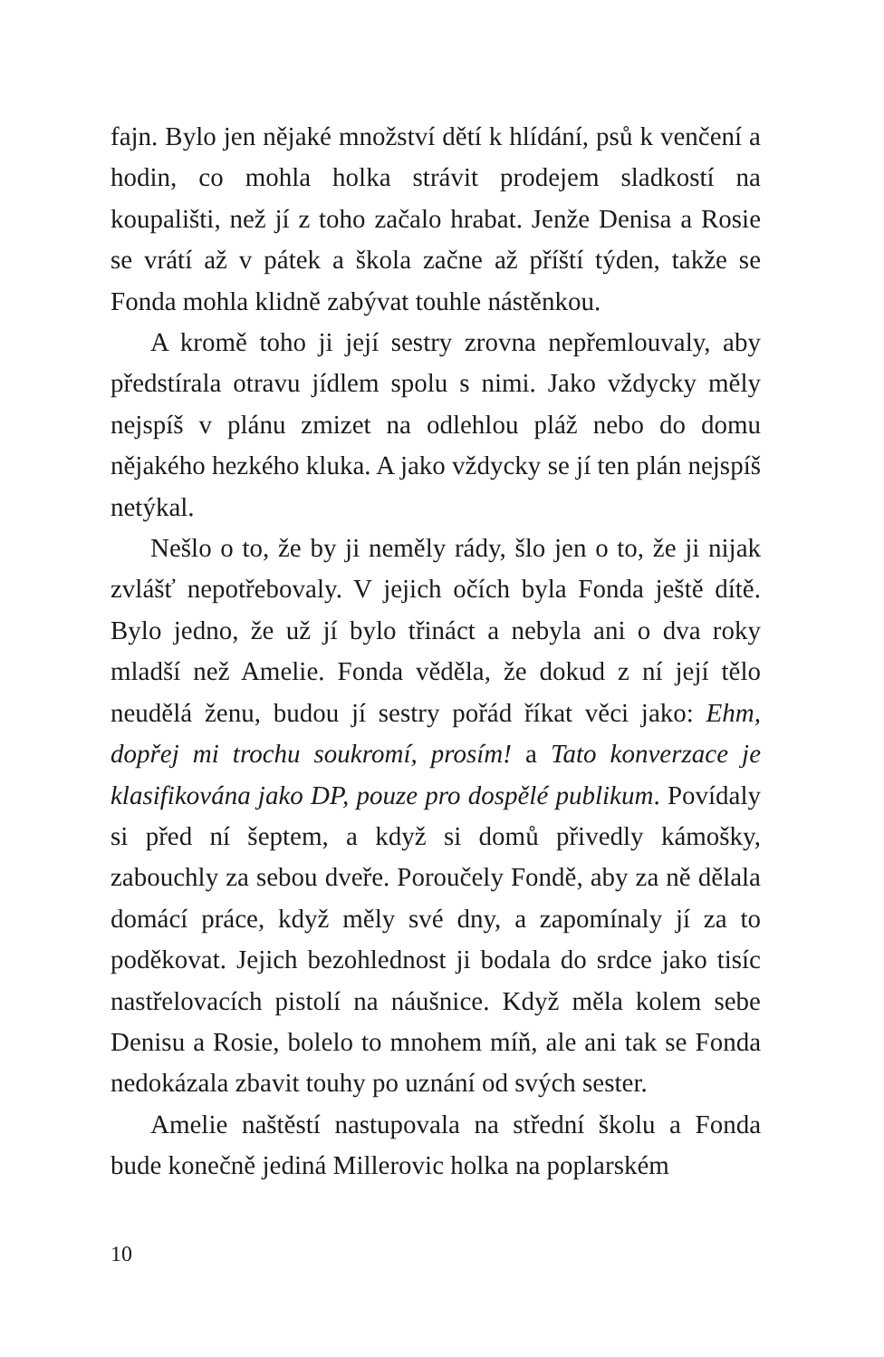fajn. Bylo jen nějaké množství dětí k hlídání, psů k venčení a hodin, co mohla holka strávit prodejem sladkostí na koupališti, než jí z toho začalo hrabat. Jenže Denisa a Rosie se vrátí až v pátek a škola začne až příští týden, takže se Fonda mohla klidně zabývat touhle nástěnkou.
A kromě toho ji její sestry zrovna nepřemlouvaly, aby předstírala otravu jídlem spolu s nimi. Jako vždycky měly nejspíš v plánu zmizet na odlehlou pláž nebo do domu nějakého hezkého kluka. A jako vždycky se jí ten plán nejspíš netýkal.
Nešlo o to, že by ji neměly rády, šlo jen o to, že ji nijak zvlášť nepotřebovaly. V jejich očích byla Fonda ještě dítě. Bylo jedno, že už jí bylo třináct a nebyla ani o dva roky mladší než Amelie. Fonda věděla, že dokud z ní její tělo neudělá ženu, budou jí sestry pořád říkat věci jako: Ehm, dopřej mi trochu soukromí, prosím! a Tato konverzace je klasifikována jako DP, pouze pro dospělé publikum. Povídaly si před ní šeptem, a když si domů přivedly kámošky, zabouchly za sebou dveře. Poroučely Fondě, aby za ně dělala domácí práce, když měly své dny, a zapomínaly jí za to poděkovat. Jejich bezohlednost ji bodala do srdce jako tisíc nastřelovacích pistolí na náušnice. Když měla kolem sebe Denisu a Rosie, bolelo to mnohem míň, ale ani tak se Fonda nedokázala zbavit touhy po uznání od svých sester.
Amelie naštěstí nastupovala na střední školu a Fonda bude konečně jediná Millerovic holka na poplarském
10